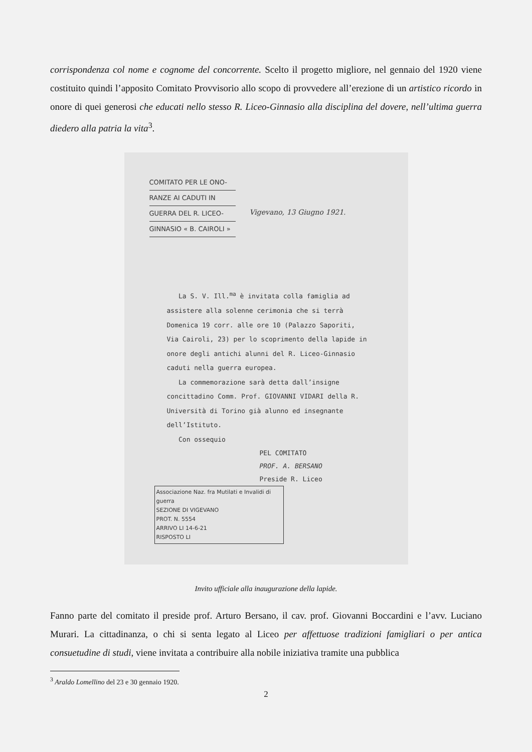corrispondenza col nome e cognome del concorrente. Scelto il progetto migliore, nel gennaio del 1920 viene costituito quindi l’apposito Comitato Provvisorio allo scopo di provvedere all’erezione di un artistico ricordo in onore di quei generosi che educati nello stesso R. Liceo-Ginnasio alla disciplina del dovere, nell’ultima guerra diedero alla patria la vita<sup>3</sup>.
COMITATO PER LE ONO-
RANZE AI CADUTI IN
GUERRA DEL R. LICEO-
GINNASIO « B. CAIROLI »
Vigevano, 13 Giugno 1921.
La S. V. Ill.<sup>ma</sup> è invitata colla famiglia ad assistere alla solenne cerimonia che si terrà Domenica 19 corr. alle ore 10 (Palazzo Saporiti, Via Cairoli, 23) per lo scoprimento della lapide in onore degli antichi alunni del R. Liceo-Ginnasio caduti nella guerra europea.
La commemorazione sarà detta dall’insigne concittadino Comm. Prof. GIOVANNI VIDARI della R. Università di Torino già alunno ed insegnante dell’Istituto.
Con ossequio
PEL COMITATO
PROF. A. BERSANO
Preside R. Liceo
Associazione Naz. fra Mutilati e Invalidi di guerra
SEZIONE DI VIGEVANO
PROT. N. 5554
ARRIVO LI 14-6-21
RISPOSTO LI
Invito ufficiale alla inaugurazione della lapide.
Fanno parte del comitato il preside prof. Arturo Bersano, il cav. prof. Giovanni Boccardini e l’avv. Luciano Murari. La cittadinanza, o chi si senta legato al Liceo per affettuose tradizioni famigliari o per antica consuetudine di studi, viene invitata a contribuire alla nobile iniziativa tramite una pubblica
<sup>3</sup> Araldo Lomellino del 23 e 30 gennaio 1920.
2